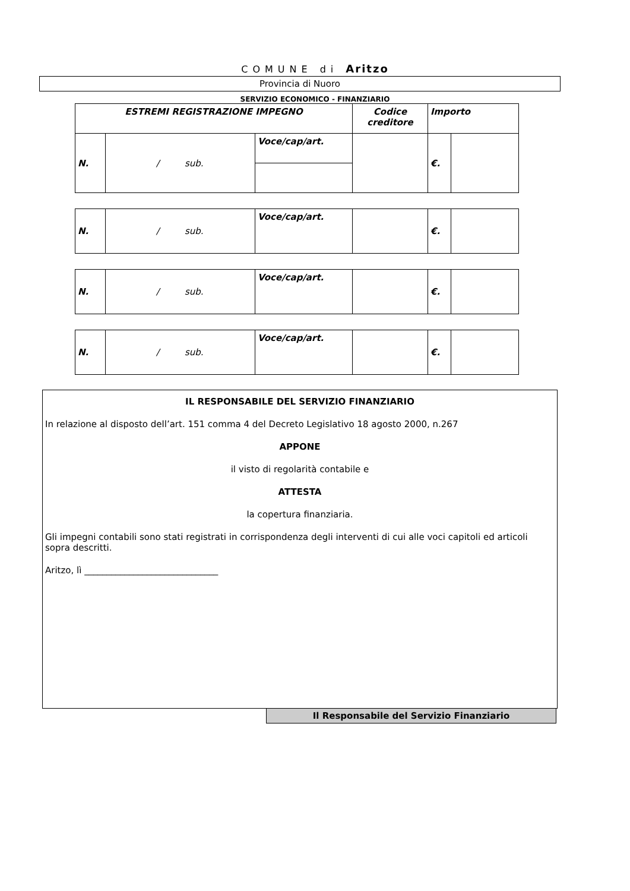COMUNE di Aritzo
Provincia di Nuoro
SERVIZIO ECONOMICO - FINANZIARIO
| ESTREMI REGISTRAZIONE IMPEGNO | | | Codice creditore | Importo | |
| N. | / sub. | Voce/cap/art. | | €. | |
| N. | / sub. | Voce/cap/art. | | €. | |
| N. | / sub. | Voce/cap/art. | | €. | |
| N. | / sub. | Voce/cap/art. | | €. | |
IL RESPONSABILE DEL SERVIZIO FINANZIARIO
In relazione al disposto dell’art. 151 comma 4 del Decreto Legislativo 18 agosto 2000, n.267
APPONE
il visto di regolarità contabile e
ATTESTA
la copertura finanziaria.
Gli impegni contabili sono stati registrati in corrispondenza degli interventi di cui alle voci capitoli ed articoli sopra descritti.
Aritzo, lì ______________________________
Il Responsabile del Servizio Finanziario